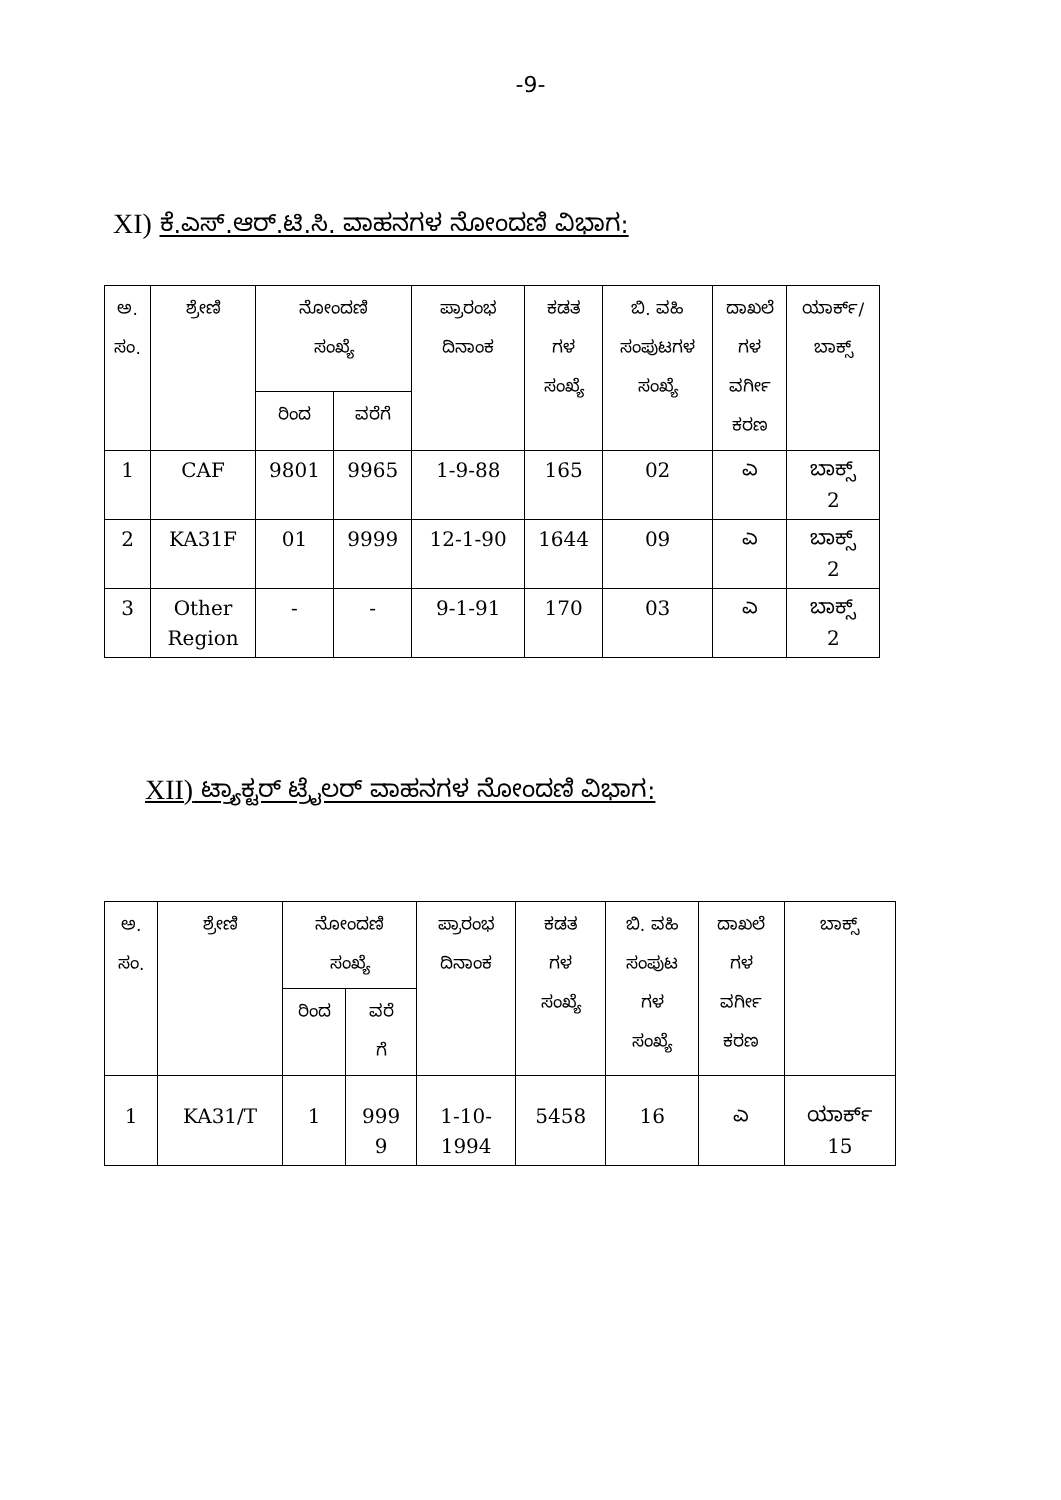-9-
XI) ಕೆ.ಎಸ್.ಆರ್.ಟಿ.ಸಿ. ವಾಹನಗಳ ನೋಂದಣಿ ವಿಭಾಗ:
| ಅ. ಸಂ. | ಶ್ರೇಣಿ | ನೋಂದಣಿ ಸಂಖ್ಯೆ | | ಪ್ರಾರಂಭ ದಿನಾಂಕ | ಕಡತ ಗಳ ಸಂಖ್ಯೆ | ಬಿ. ವಹಿ ಸಂಪುಟಗಳ ಸಂಖ್ಯೆ | ದಾಖಲೆ ಗಳ ವರ್ಗೀ ಕರಣ | ಯಾರ್ಕ್/ ಬಾಕ್ಸ್ |
| --- | --- | --- | --- | --- | --- | --- | --- | --- |
| | | ರಿಂದ | ವರೆಗೆ | | | | | |
| 1 | CAF | 9801 | 9965 | 1-9-88 | 165 | 02 | ಎ | ಬಾಕ್ಸ್ 2 |
| 2 | KA31F | 01 | 9999 | 12-1-90 | 1644 | 09 | ಎ | ಬಾಕ್ಸ್ 2 |
| 3 | Other Region | - | - | 9-1-91 | 170 | 03 | ಎ | ಬಾಕ್ಸ್ 2 |
XII) ಟ್ರ್ಯಾಕ್ಟರ್ ಟ್ರೈಲರ್ ವಾಹನಗಳ ನೋಂದಣಿ ವಿಭಾಗ:
| ಅ. ಸಂ. | ಶ್ರೇಣಿ | ನೋಂದಣಿ ಸಂಖ್ಯೆ | | ಪ್ರಾರಂಭ ದಿನಾಂಕ | ಕಡತ ಗಳ ಸಂಖ್ಯೆ | ಬಿ. ವಹಿ ಸಂಪುಟ ಗಳ ಸಂಖ್ಯೆ | ದಾಖಲೆ ಗಳ ವರ್ಗೀ ಕರಣ | ಬಾಕ್ಸ್ |
| --- | --- | --- | --- | --- | --- | --- | --- | --- |
| | | ರಿಂದ | ವರೆ ಗೆ | | | | | |
| 1 | KA31/T | 1 | 999 9 | 1-10- 1994 | 5458 | 16 | ಎ | ಯಾರ್ಕ್ 15 |